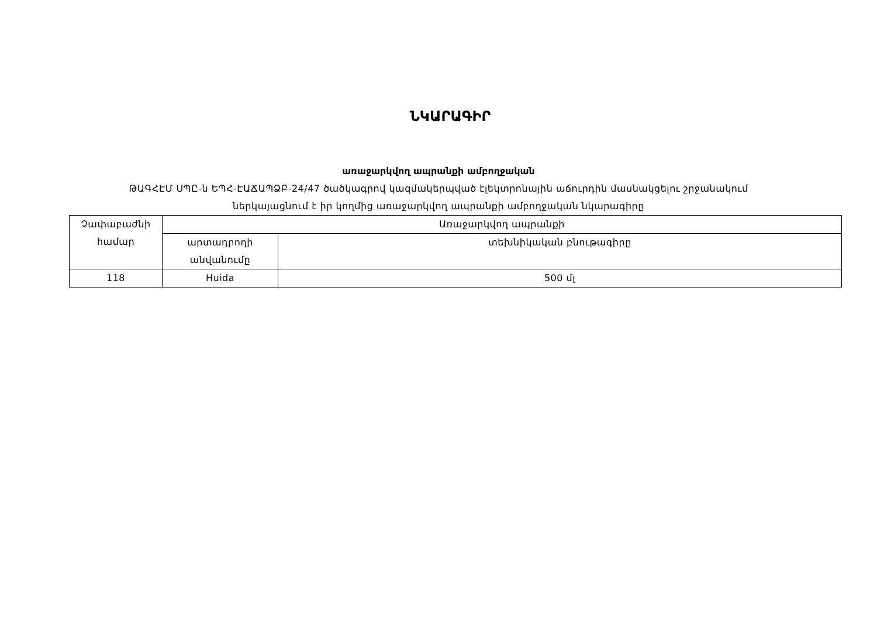ՆԿԱՐԱԳԻՐ
առաջարկվող ապրանքի ամբողջական
ԹԱԳՀԷՄ ՍՊԸ-ն ԵՊՀ-ԷԱՃԱՊՁԲ-24/47 ծածկագրով կազմակերպված էլեկտրոնային աճուրդին մասնակցելու շրջանակում
ներկայացնում է իր կողմից առաջարկվող ապրանքի ամբողջական նկարագիրը
| Չափաբաժնի համար | Առաջարկվող ապրանքի | |
| --- | --- | --- |
| | արտադրողի անվանումը | տեխնիկական բնութագիրը |
| 118 | Huida | 500 մլ |